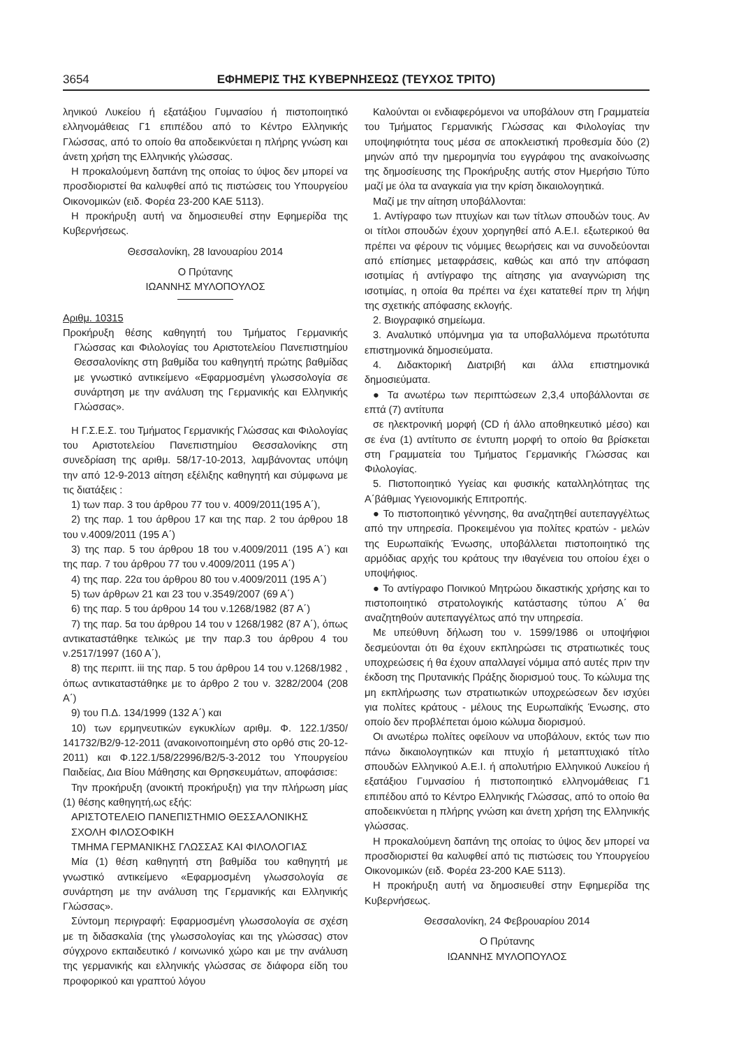3654 ΕΦΗΜΕΡΙΣ ΤΗΣ ΚΥΒΕΡΝΗΣΕΩΣ (ΤΕΥΧΟΣ ΤΡΙΤΟ)
ληνικού Λυκείου ή εξατάξιου Γυμνασίου ή πιστοποιητικό ελληνομάθειας Γ1 επιπέδου από το Κέντρο Ελληνικής Γλώσσας, από το οποίο θα αποδεικνύεται η πλήρης γνώση και άνετη χρήση της Ελληνικής γλώσσας.
Η προκαλούμενη δαπάνη της οποίας το ύψος δεν μπορεί να προσδιοριστεί θα καλυφθεί από τις πιστώσεις του Υπουργείου Οικονομικών (ειδ. Φορέα 23-200 ΚΑΕ 5113).
Η προκήρυξη αυτή να δημοσιευθεί στην Εφημερίδα της Κυβερνήσεως.
Θεσσαλονίκη, 28 Ιανουαρίου 2014
Ο Πρύτανης
ΙΩΑΝΝΗΣ ΜΥΛΟΠΟΥΛΟΣ
Αριθμ. 10315
Προκήρυξη θέσης καθηγητή του Τμήματος Γερμανικής Γλώσσας και Φιλολογίας του Αριστοτελείου Πανεπιστημίου Θεσσαλονίκης στη βαθμίδα του καθηγητή πρώτης βαθμίδας με γνωστικό αντικείμενο «Εφαρμοσμένη γλωσσολογία σε συνάρτηση με την ανάλυση της Γερμανικής και Ελληνικής Γλώσσας».
Η Γ.Σ.Ε.Σ. του Τμήματος Γερμανικής Γλώσσας και Φιλολογίας του Αριστοτελείου Πανεπιστημίου Θεσσαλονίκης στη συνεδρίαση της αριθμ. 58/17-10-2013, λαμβάνοντας υπόψη την από 12-9-2013 αίτηση εξέλιξης καθηγητή και σύμφωνα με τις διατάξεις :
1) των παρ. 3 του άρθρου 77 του ν. 4009/2011(195 Α΄),
2) της παρ. 1 του άρθρου 17 και της παρ. 2 του άρθρου 18 του ν.4009/2011 (195 Α΄)
3) της παρ. 5 του άρθρου 18 του ν.4009/2011 (195 Α΄) και της παρ. 7 του άρθρου 77 του ν.4009/2011 (195 Α΄)
4) της παρ. 22α του άρθρου 80 του ν.4009/2011 (195 Α΄)
5) των άρθρων 21 και 23 του ν.3549/2007 (69 Α΄)
6) της παρ. 5 του άρθρου 14 του ν.1268/1982 (87 Α΄)
7) της παρ. 5α του άρθρου 14 του ν 1268/1982 (87 Α΄), όπως αντικαταστάθηκε τελικώς με την παρ.3 του άρθρου 4 του ν.2517/1997 (160 Α΄),
8) της περιπτ. iii της παρ. 5 του άρθρου 14 του ν.1268/1982 , όπως αντικαταστάθηκε με το άρθρο 2 του ν. 3282/2004 (208 Α΄)
9) του Π.Δ. 134/1999 (132 Α΄) και
10) των ερμηνευτικών εγκυκλίων αριθμ. Φ. 122.1/350/ 141732/Β2/9-12-2011 (ανακοινοποιημένη στο ορθό στις 20-12-2011) και Φ.122.1/58/22996/Β2/5-3-2012 του Υπουργείου Παιδείας, Δια Βίου Μάθησης και Θρησκευμάτων, αποφάσισε:
Την προκήρυξη (ανοικτή προκήρυξη) για την πλήρωση μίας (1) θέσης καθηγητή,ως εξής:
ΑΡΙΣΤΟΤΕΛΕΙΟ ΠΑΝΕΠΙΣΤΗΜΙΟ ΘΕΣΣΑΛΟΝΙΚΗΣ
ΣΧΟΛΗ ΦΙΛΟΣΟΦΙΚΗ
ΤΜΗΜΑ ΓΕΡΜΑΝΙΚΗΣ ΓΛΩΣΣΑΣ ΚΑΙ ΦΙΛΟΛΟΓΙΑΣ
Μία (1) θέση καθηγητή στη βαθμίδα του καθηγητή με γνωστικό αντικείμενο «Εφαρμοσμένη γλωσσολογία σε συνάρτηση με την ανάλυση της Γερμανικής και Ελληνικής Γλώσσας».
Σύντομη περιγραφή: Εφαρμοσμένη γλωσσολογία σε σχέση με τη διδασκαλία (της γλωσσολογίας και της γλώσσας) στον σύγχρονο εκπαιδευτικό / κοινωνικό χώρο και με την ανάλυση της γερμανικής και ελληνικής γλώσσας σε διάφορα είδη του προφορικού και γραπτού λόγου
Καλούνται οι ενδιαφερόμενοι να υποβάλουν στη Γραμματεία του Τμήματος Γερμανικής Γλώσσας και Φιλολογίας την υποψηφιότητα τους μέσα σε αποκλειστική προθεσμία δύο (2) μηνών από την ημερομηνία του εγγράφου της ανακοίνωσης της δημοσίευσης της Προκήρυξης αυτής στον Ημερήσιο Τύπο μαζί με όλα τα αναγκαία για την κρίση δικαιολογητικά.
Μαζί με την αίτηση υποβάλλονται:
1. Αντίγραφο των πτυχίων και των τίτλων σπουδών τους. Αν οι τίτλοι σπουδών έχουν χορηγηθεί από Α.Ε.Ι. εξωτερικού θα πρέπει να φέρουν τις νόμιμες θεωρήσεις και να συνοδεύονται από επίσημες μεταφράσεις, καθώς και από την απόφαση ισοτιμίας ή αντίγραφο της αίτησης για αναγνώριση της ισοτιμίας, η οποία θα πρέπει να έχει κατατεθεί πριν τη λήψη της σχετικής απόφασης εκλογής.
2. Βιογραφικό σημείωμα.
3. Αναλυτικό υπόμνημα για τα υποβαλλόμενα πρωτότυπα επιστημονικά δημοσιεύματα.
4. Διδακτορική Διατριβή και άλλα επιστημονικά δημοσιεύματα.
● Τα ανωτέρω των περιπτώσεων 2,3,4 υποβάλλονται σε επτά (7) αντίτυπα
σε ηλεκτρονική μορφή (CD ή άλλο αποθηκευτικό μέσο) και σε ένα (1) αντίτυπο σε έντυπη μορφή το οποίο θα βρίσκεται στη Γραμματεία του Τμήματος Γερμανικής Γλώσσας και Φιλολογίας.
5. Πιστοποιητικό Υγείας και φυσικής καταλληλότητας της Α΄βάθμιας Υγειονομικής Επιτροπής.
● Το πιστοποιητικό γέννησης, θα αναζητηθεί αυτεπαγγέλτως από την υπηρεσία. Προκειμένου για πολίτες κρατών - μελών της Ευρωπαϊκής Ένωσης, υποβάλλεται πιστοποιητικό της αρμόδιας αρχής του κράτους την ιθαγένεια του οποίου έχει ο υποψήφιος.
● Το αντίγραφο Ποινικού Μητρώου δικαστικής χρήσης και το πιστοποιητικό στρατολογικής κατάστασης τύπου Α΄ θα αναζητηθούν αυτεπαγγέλτως από την υπηρεσία.
Με υπεύθυνη δήλωση του ν. 1599/1986 οι υποψήφιοι δεσμεύονται ότι θα έχουν εκπληρώσει τις στρατιωτικές τους υποχρεώσεις ή θα έχουν απαλλαγεί νόμιμα από αυτές πριν την έκδοση της Πρυτανικής Πράξης διορισμού τους. Το κώλυμα της μη εκπλήρωσης των στρατιωτικών υποχρεώσεων δεν ισχύει για πολίτες κράτους - μέλους της Ευρωπαϊκής Ένωσης, στο οποίο δεν προβλέπεται όμοιο κώλυμα διορισμού.
Οι ανωτέρω πολίτες οφείλουν να υποβάλουν, εκτός των πιο πάνω δικαιολογητικών και πτυχίο ή μεταπτυχιακό τίτλο σπουδών Ελληνικού Α.Ε.Ι. ή απολυτήριο Ελληνικού Λυκείου ή εξατάξιου Γυμνασίου ή πιστοποιητικό ελληνομάθειας Γ1 επιπέδου από το Κέντρο Ελληνικής Γλώσσας, από το οποίο θα αποδεικνύεται η πλήρης γνώση και άνετη χρήση της Ελληνικής γλώσσας.
Η προκαλούμενη δαπάνη της οποίας το ύψος δεν μπορεί να προσδιοριστεί θα καλυφθεί από τις πιστώσεις του Υπουργείου Οικονομικών (ειδ. Φορέα 23-200 ΚΑΕ 5113).
Η προκήρυξη αυτή να δημοσιευθεί στην Εφημερίδα της Κυβερνήσεως.
Θεσσαλονίκη, 24 Φεβρουαρίου 2014
Ο Πρύτανης
ΙΩΑΝΝΗΣ ΜΥΛΟΠΟΥΛΟΣ